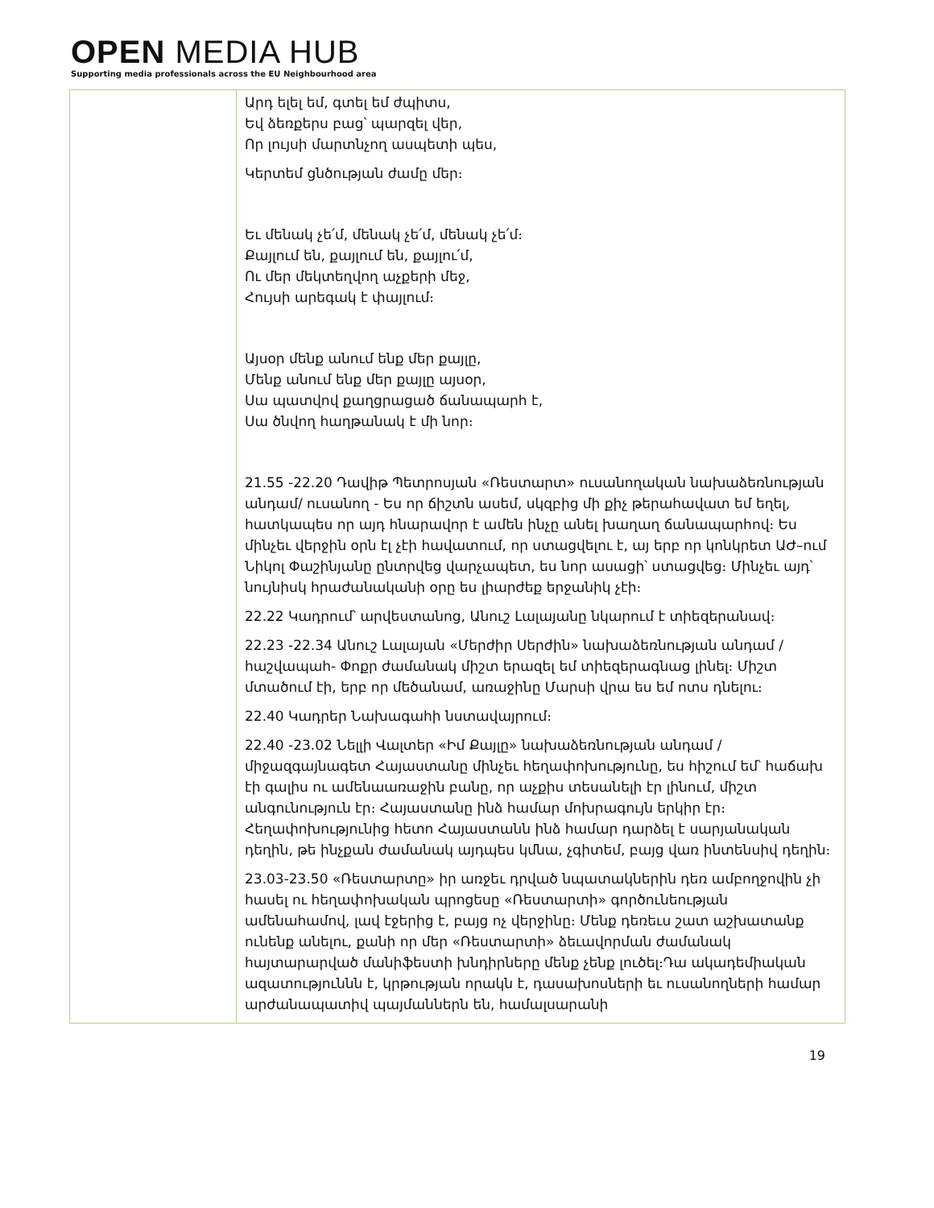OPEN MEDIA HUB
Supporting media professionals across the EU Neighbourhood area
| | Արդ ելել եմ, գտել եմ ժպիտս, Եվ ձեռքերս բաց՝ պարզել վեր, Որ լույսի մարտնչող ասպետի պես, Կերտեմ ցնծության ժամը մեր։ Եւ մենակ չե՛մ, մենակ չե՛մ, մենակ չե՛մ։ Քայլում են, քայլում են, քայլու՛մ, Ու մեր մեկտեղվող աչքերի մեջ, Հույսի արեգակ է փայլում։ Այսօր մենք անում ենք մեր քայլը, Մենք անում ենք մեր քայլը այսօր, Սա պատվով քաղցրացած ճանապարհ է, Սա ծնվող հաղթանակ է մի նոր։ 21.55 -22.20 Դավիթ Պետրոսյան «Ռեստարտ» ուսանողական նախաձեռնության անդամ/ ուսանող - Ես որ ճիշտն ասեմ, սկզբից մի քիչ թերահավատ եմ եղել, հատկապես որ այդ հնարավոր է ամեն ինչը անել խաղաղ ճանապարհով։ Ես մինչեւ վերջին օրն էլ չէի հավատում, որ ստացվելու է, այ երբ որ կոնկրետ ԱԺ–ում Նիկոլ Փաշինյանը ընտրվեց վարչապետ, ես նոր ասացի՝ ստացվեց։ Մինչեւ այդ՝ նույնիսկ հրաժանականի օրը ես լիարժեք երջանիկ չէի։ 22.22 Կադրում՝ արվեստանոց, Անուշ Լալայանը նկարում է տիեզերանավ։ 22.23 -22.34 Անուշ Լալայան «Մերժիր Սերժին» նախաձեռնության անդամ / հաշվապահ- Փոքր ժամանակ միշտ երազել եմ տիեզերագնաց լինել։ Միշտ մտածում էի, երբ որ մեծանամ, առաջինը Մարսի վրա ես եմ ոտս դնելու։ 22.40 Կադրեր Նախագահի նստավայրում։ 22.40 -23.02 Նելլի Վալտեր «Իմ Քայլը» նախաձեռնության անդամ / միջազգայնագետ Հայաստանը մինչեւ հեղափոխությունը, ես հիշում եմ՝ հաճախ էի գալիս ու ամենաառաջին բանը, որ աչքիս տեսանելի էր լինում, միշտ անգունություն էր։ Հայաստանը ինձ համար մոխրագույն երկիր էր։ Հեղափոխությունից հետո Հայաստանն ինձ համար դարձել է սարյանական դեղին, թե ինչքան ժամանակ այդպես կմնա, չգիտեմ, բայց վառ ինտենսիվ դեղին։ 23.03-23.50 «Ռեստարտը» իր առջեւ դրված նպատակներին դեռ ամբողջովին չի հասել ու հեղափոխական պրոցեսը «Ռեստարտի» գործունեության ամենահամով, լավ էջերից է, բայց ոչ վերջինը։ Մենք դեռեւս շատ աշխատանք ունենք անելու, քանի որ մեր «Ռեստարտի» ձեւավորման ժամանակ հայտարարված մանիֆեստի խնդիրները մենք չենք լուծել։Դա ակադեմիական ազատություննն է, կրթության որակն է, դասախոսների եւ ուսանողների համար արժանապատիվ պայմաններն են, համալսարանի |
19